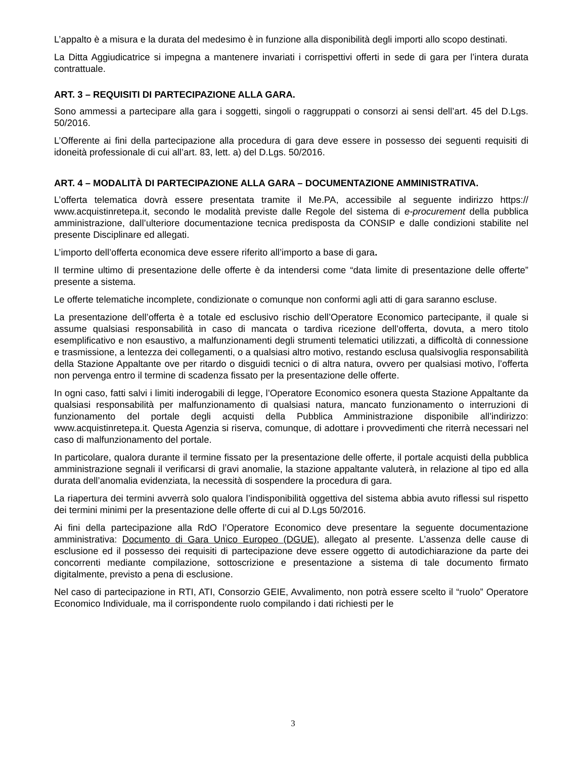L’appalto è a misura e la durata del medesimo è in funzione alla disponibilità degli importi allo scopo destinati.
La Ditta Aggiudicatrice si impegna a mantenere invariati i corrispettivi offerti in sede di gara per l’intera durata contrattuale.
ART. 3 – REQUISITI DI PARTECIPAZIONE ALLA GARA.
Sono ammessi a partecipare alla gara i soggetti, singoli o raggruppati o consorzi ai sensi dell’art. 45 del D.Lgs. 50/2016.
L’Offerente ai fini della partecipazione alla procedura di gara deve essere in possesso dei seguenti requisiti di idoneità professionale di cui all’art. 83, lett. a) del D.Lgs. 50/2016.
ART. 4 – MODALITÀ DI PARTECIPAZIONE ALLA GARA – DOCUMENTAZIONE AMMINISTRATIVA.
L’offerta telematica dovrà essere presentata tramite il Me.PA, accessibile al seguente indirizzo https:// www.acquistinretepa.it, secondo le modalità previste dalle Regole del sistema di e-procurement della pubblica amministrazione, dall’ulteriore documentazione tecnica predisposta da CONSIP e dalle condizioni stabilite nel presente Disciplinare ed allegati.
L’importo dell’offerta economica deve essere riferito all’importo a base di gara.
Il termine ultimo di presentazione delle offerte è da intendersi come “data limite di presentazione delle offerte” presente a sistema.
Le offerte telematiche incomplete, condizionate o comunque non conformi agli atti di gara saranno escluse.
La presentazione dell’offerta è a totale ed esclusivo rischio dell’Operatore Economico partecipante, il quale si assume qualsiasi responsabilità in caso di mancata o tardiva ricezione dell’offerta, dovuta, a mero titolo esemplificativo e non esaustivo, a malfunzionamenti degli strumenti telematici utilizzati, a difficoltà di connessione e trasmissione, a lentezza dei collegamenti, o a qualsiasi altro motivo, restando esclusa qualsivoglia responsabilità della Stazione Appaltante ove per ritardo o disguidi tecnici o di altra natura, ovvero per qualsiasi motivo, l’offerta non pervenga entro il termine di scadenza fissato per la presentazione delle offerte.
In ogni caso, fatti salvi i limiti inderogabili di legge, l’Operatore Economico esonera questa Stazione Appaltante da qualsiasi responsabilità per malfunzionamento di qualsiasi natura, mancato funzionamento o interruzioni di funzionamento del portale degli acquisti della Pubblica Amministrazione disponibile all’indirizzo: www.acquistinretepa.it. Questa Agenzia si riserva, comunque, di adottare i provvedimenti che riterrà necessari nel caso di malfunzionamento del portale.
In particolare, qualora durante il termine fissato per la presentazione delle offerte, il portale acquisti della pubblica amministrazione segnali il verificarsi di gravi anomalie, la stazione appaltante valuterà, in relazione al tipo ed alla durata dell’anomalia evidenziata, la necessità di sospendere la procedura di gara.
La riapertura dei termini avverrà solo qualora l’indisponibilità oggettiva del sistema abbia avuto riflessi sul rispetto dei termini minimi per la presentazione delle offerte di cui al D.Lgs 50/2016.
Ai fini della partecipazione alla RdO l’Operatore Economico deve presentare la seguente documentazione amministrativa: Documento di Gara Unico Europeo (DGUE), allegato al presente. L’assenza delle cause di esclusione ed il possesso dei requisiti di partecipazione deve essere oggetto di autodichiarazione da parte dei concorrenti mediante compilazione, sottoscrizione e presentazione a sistema di tale documento firmato digitalmente, previsto a pena di esclusione.
Nel caso di partecipazione in RTI, ATI, Consorzio GEIE, Avvalimento, non potrà essere scelto il “ruolo” Operatore Economico Individuale, ma il corrispondente ruolo compilando i dati richiesti per le
3